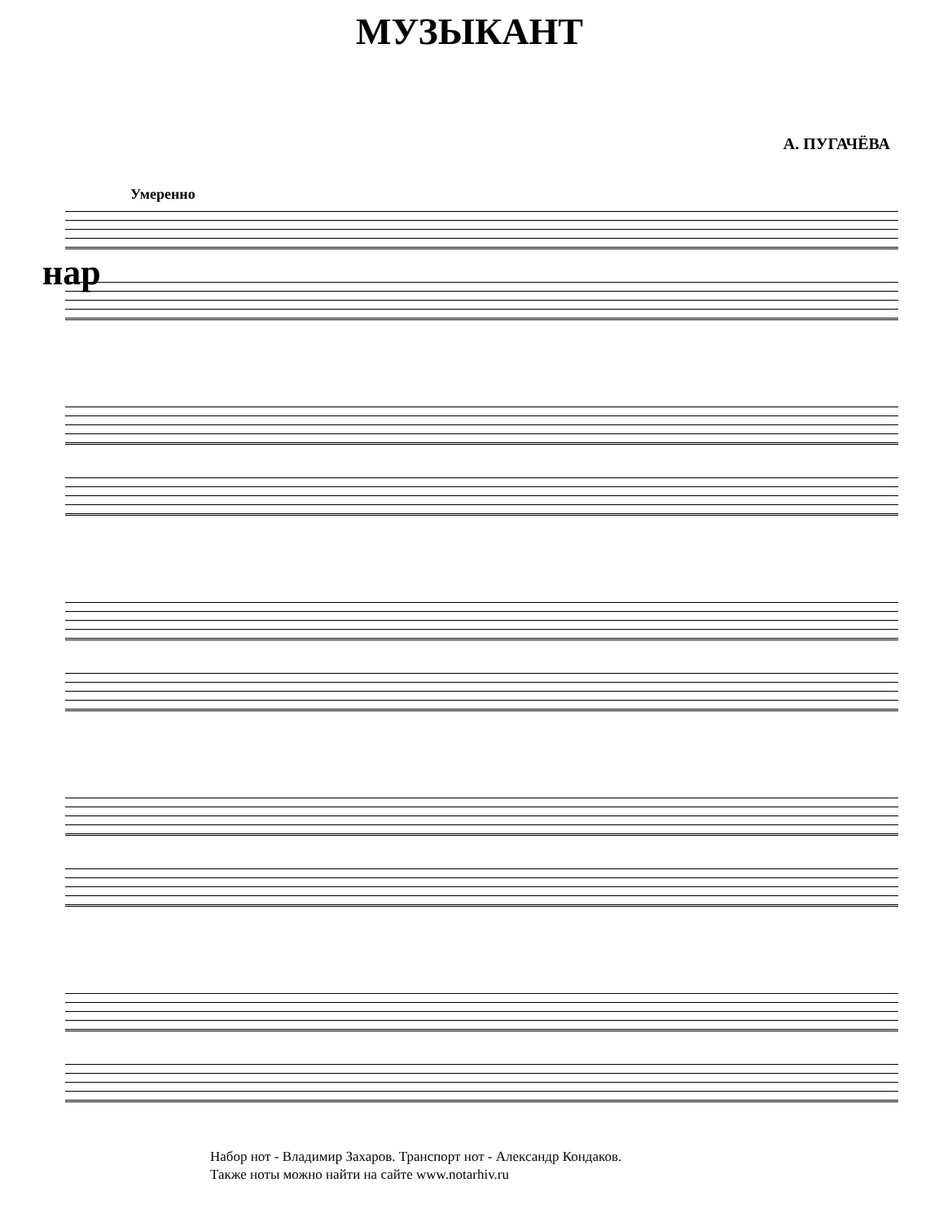МУЗЫКАНТ
А. ПУГАЧЁВА
Умеренно
нар
Набор нот - Владимир Захаров. Транспорт нот - Александр Кондаков.
Также ноты можно найти на сайте www.notarhiv.ru